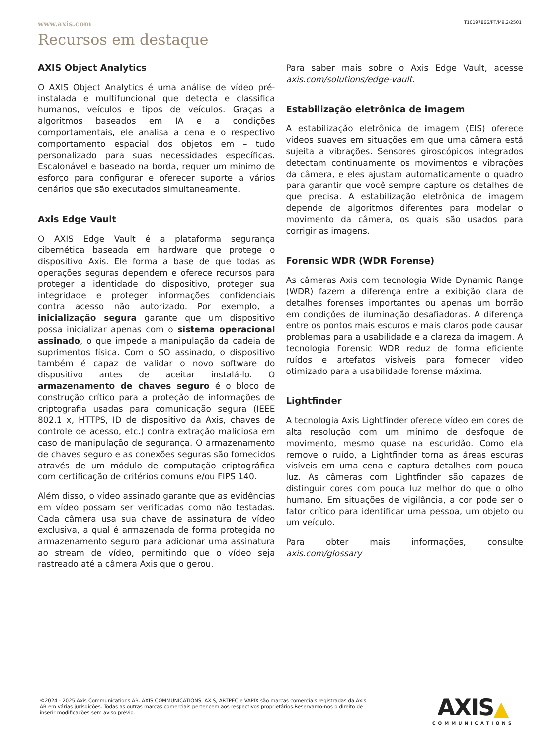www.axis.com T10197866/PT/M9.2/2501
Recursos em destaque
AXIS Object Analytics
O AXIS Object Analytics é uma análise de vídeo pré-instalada e multifuncional que detecta e classifica humanos, veículos e tipos de veículos. Graças a algoritmos baseados em IA e a condições comportamentais, ele analisa a cena e o respectivo comportamento espacial dos objetos em – tudo personalizado para suas necessidades específicas. Escalonável e baseado na borda, requer um mínimo de esforço para configurar e oferecer suporte a vários cenários que são executados simultaneamente.
Axis Edge Vault
O AXIS Edge Vault é a plataforma segurança cibernética baseada em hardware que protege o dispositivo Axis. Ele forma a base de que todas as operações seguras dependem e oferece recursos para proteger a identidade do dispositivo, proteger sua integridade e proteger informações confidenciais contra acesso não autorizado. Por exemplo, a inicialização segura garante que um dispositivo possa inicializar apenas com o sistema operacional assinado, o que impede a manipulação da cadeia de suprimentos física. Com o SO assinado, o dispositivo também é capaz de validar o novo software do dispositivo antes de aceitar instalá-lo. O armazenamento de chaves seguro é o bloco de construção crítico para a proteção de informações de criptografia usadas para comunicação segura (IEEE 802.1 x, HTTPS, ID de dispositivo da Axis, chaves de controle de acesso, etc.) contra extração maliciosa em caso de manipulação de segurança. O armazenamento de chaves seguro e as conexões seguras são fornecidos através de um módulo de computação criptográfica com certificação de critérios comuns e/ou FIPS 140.
Além disso, o vídeo assinado garante que as evidências em vídeo possam ser verificadas como não testadas. Cada câmera usa sua chave de assinatura de vídeo exclusiva, a qual é armazenada de forma protegida no armazenamento seguro para adicionar uma assinatura ao stream de vídeo, permitindo que o vídeo seja rastreado até a câmera Axis que o gerou.
Para saber mais sobre o Axis Edge Vault, acesse axis.com/solutions/edge-vault.
Estabilização eletrônica de imagem
A estabilização eletrônica de imagem (EIS) oferece vídeos suaves em situações em que uma câmera está sujeita a vibrações. Sensores giroscópicos integrados detectam continuamente os movimentos e vibrações da câmera, e eles ajustam automaticamente o quadro para garantir que você sempre capture os detalhes de que precisa. A estabilização eletrônica de imagem depende de algoritmos diferentes para modelar o movimento da câmera, os quais são usados para corrigir as imagens.
Forensic WDR (WDR Forense)
As câmeras Axis com tecnologia Wide Dynamic Range (WDR) fazem a diferença entre a exibição clara de detalhes forenses importantes ou apenas um borrão em condições de iluminação desafiadoras. A diferença entre os pontos mais escuros e mais claros pode causar problemas para a usabilidade e a clareza da imagem. A tecnologia Forensic WDR reduz de forma eficiente ruídos e artefatos visíveis para fornecer vídeo otimizado para a usabilidade forense máxima.
Lightfinder
A tecnologia Axis Lightfinder oferece vídeo em cores de alta resolução com um mínimo de desfoque de movimento, mesmo quase na escuridão. Como ela remove o ruído, a Lightfinder torna as áreas escuras visíveis em uma cena e captura detalhes com pouca luz. As câmeras com Lightfinder são capazes de distinguir cores com pouca luz melhor do que o olho humano. Em situações de vigilância, a cor pode ser o fator crítico para identificar uma pessoa, um objeto ou um veículo.
Para obter mais informações, consulte axis.com/glossary
©2024 - 2025 Axis Communications AB. AXIS COMMUNICATIONS, AXIS, ARTPEC e VAPIX são marcas comerciais registradas da Axis AB em várias jurisdições. Todas as outras marcas comerciais pertencem aos respectivos proprietários.Reservamo-nos o direito de inserir modificações sem aviso prévio.
AXIS▲
COMMUNICATIONS